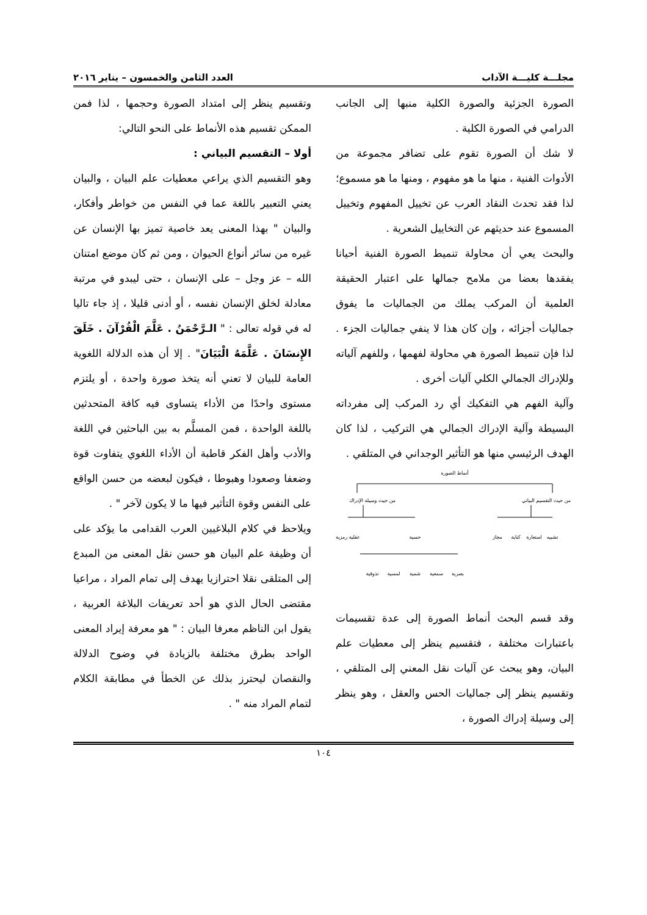مجلـــة كليـــة الآداب العدد الثامن والخمسون – يناير ٢٠١٦
الصورة الجزئية والصورة الكلية منبها إلى الجانب الدرامي في الصورة الكلية .
لا شك أن الصورة تقوم على تضافر مجموعة من الأدوات الفنية ، منها ما هو مفهوم ، ومنها ما هو مسموع؛ لذا فقد تحدث النقاد العرب عن تخييل المفهوم وتخييل المسموع عند حديثهم عن التخاييل الشعرية .
والبحث يعي أن محاولة تنميط الصورة الفنية أحيانا يفقدها بعضا من ملامح جمالها على اعتبار الحقيقة العلمية أن المركب يملك من الجماليات ما يفوق جماليات أجزائه ، وإن كان هذا لا ينفي جماليات الجزء . لذا فإن تنميط الصورة هي محاولة لفهمها ، وللفهم آلياته وللإدراك الجمالي الكلي آليات أخرى .
وآلية الفهم هي التفكيك أي رد المركب إلى مفرداته البسيطة وآلية الإدراك الجمالي هي التركيب ، لذا كان الهدف الرئيسي منها هو التأثير الوجداني في المتلقي .
أنماط الصورة
من حيث التقسيم البياني
من حيث وسيلة الإدراك
تشبيه
استعارة
كناية
مجاز
عقلية رمزية
حسية
بصرية
سمعية
شمية
لمسية
تذوقية
وقد قسم البحث أنماط الصورة إلى عدة تقسيمات باعتبارات مختلفة ، فتقسيم ينظر إلى معطيات علم البيان، وهو يبحث عن آليات نقل المعني إلى المتلقي ، وتقسيم ينظر إلى جماليات الحس والعقل ، وهو ينظر إلى وسيلة إدراك الصورة ،
وتقسيم ينظر إلى امتداد الصورة وحجمها ، لذا فمن الممكن تقسيم هذه الأنماط على النحو التالي:
أولا – التقسيم البياني :
وهو التقسيم الذي يراعي معطيات علم البيان ، والبيان يعني التعبير باللغة عما في النفس من خواطر وأفكار، والبيان " بهذا المعنى يعد خاصية تميز بها الإنسان عن غيره من سائر أنواع الحيوان ، ومن ثم كان موضع امتنان الله – عز وجل – على الإنسان ، حتى ليبدو في مرتبة معادلة لخلق الإنسان نفسه ، أو أدنى قليلا ، إذ جاء تاليا له في قوله تعالى : " الـرَّحْمَنُ . عَلَّمَ الْقُرْآنَ . خَلَقَ الإِنسَانَ . عَلَّمَهُ الْبَيَانَ" . إلا أن هذه الدلالة اللغوية العامة للبيان لا تعني أنه يتخذ صورة واحدة ، أو يلتزم مستوى واحدًا من الأداء يتساوى فيه كافة المتحدثين باللغة الواحدة ، فمن المسلَّم به بين الباحثين في اللغة والأدب وأهل الفكر قاطبة أن الأداء اللغوي يتفاوت قوة وضعفا وصعودا وهبوطا ، فيكون لبعضه من حسن الواقع على النفس وقوة التأثير فيها ما لا يكون لآخر " .
ويلاحظ في كلام البلاغيين العرب القدامى ما يؤكد على أن وظيفة علم البيان هو حسن نقل المعنى من المبدع إلى المتلقى نقلا احترازيا يهدف إلى تمام المراد ، مراعيا مقتضى الحال الذي هو أحد تعريفات البلاغة العربية ، يقول ابن الناظم معرفا البيان : " هو معرفة إيراد المعنى الواحد بطرق مختلفة بالزيادة في وضوح الدلالة والنقصان ليحترز بذلك عن الخطأ في مطابقة الكلام لتمام المراد منه " .
١٠٤